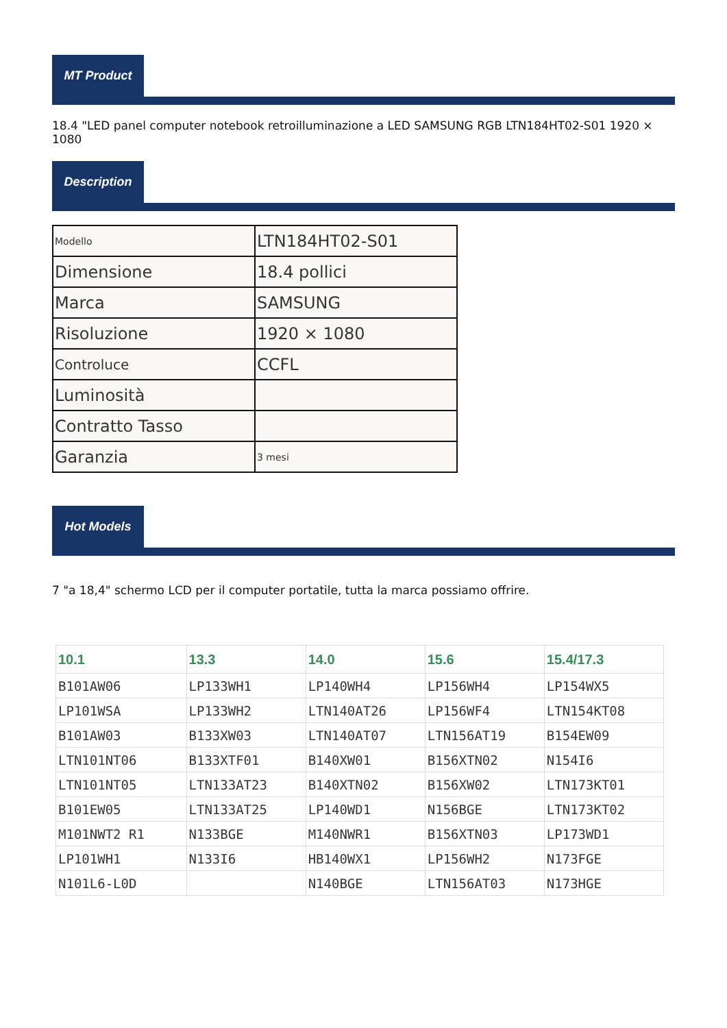MT Product
18.4 "LED panel computer notebook retroilluminazione a LED SAMSUNG RGB LTN184HT02-S01 1920 × 1080
Description
| Modello | LTN184HT02-S01 |
| Dimensione | 18.4 pollici |
| Marca | SAMSUNG |
| Risoluzione | 1920 × 1080 |
| Controluce | CCFL |
| Luminosità | |
| Contratto Tasso | |
| Garanzia | 3 mesi |
Hot Models
7 "a 18,4" schermo LCD per il computer portatile, tutta la marca possiamo offrire.
| 10.1 | 13.3 | 14.0 | 15.6 | 15.4/17.3 |
| --- | --- | --- | --- | --- |
| B101AW06 | LP133WH1 | LP140WH4 | LP156WH4 | LP154WX5 |
| LP101WSA | LP133WH2 | LTN140AT26 | LP156WF4 | LTN154KT08 |
| B101AW03 | B133XW03 | LTN140AT07 | LTN156AT19 | B154EW09 |
| LTN101NT06 | B133XTF01 | B140XW01 | B156XTN02 | N154I6 |
| LTN101NT05 | LTN133AT23 | B140XTN02 | B156XW02 | LTN173KT01 |
| B101EW05 | LTN133AT25 | LP140WD1 | N156BGE | LTN173KT02 |
| M101NWT2 R1 | N133BGE | M140NWR1 | B156XTN03 | LP173WD1 |
| LP101WH1 | N133I6 | HB140WX1 | LP156WH2 | N173FGE |
| N101L6-L0D | | N140BGE | LTN156AT03 | N173HGE |